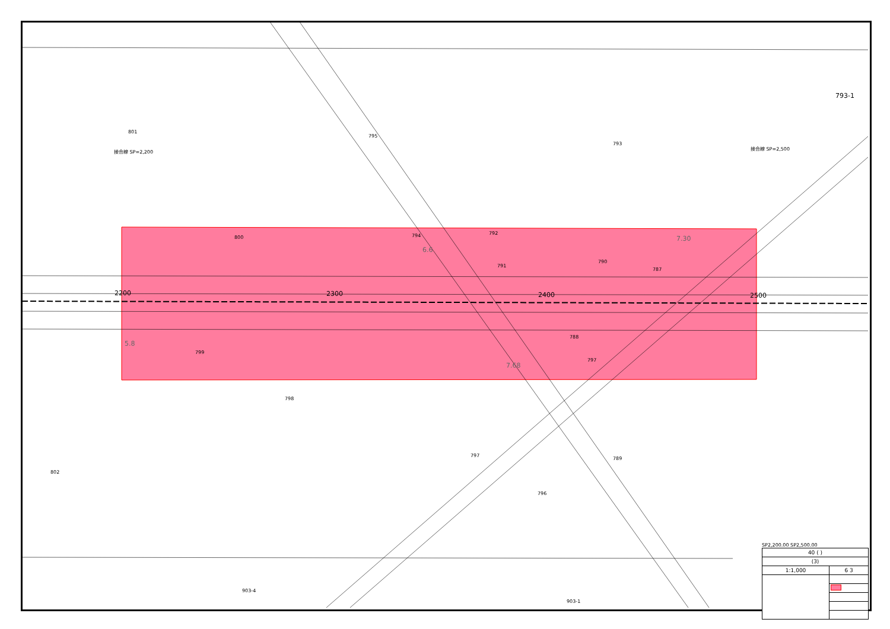793-1
801
795
793
接合線 SP=2,200
接合線 SP=2,500
800 794 792
6.6
7.30
791
790
787
2200 2300 2400 2500
788
5.8
799
797
7.68
798
797
789
802
796
903-4
903-1
SP2,200.00 SP2,500.00
| 40 ( ) | |
| (3) | |
| 1:1,000 | 6 3 |